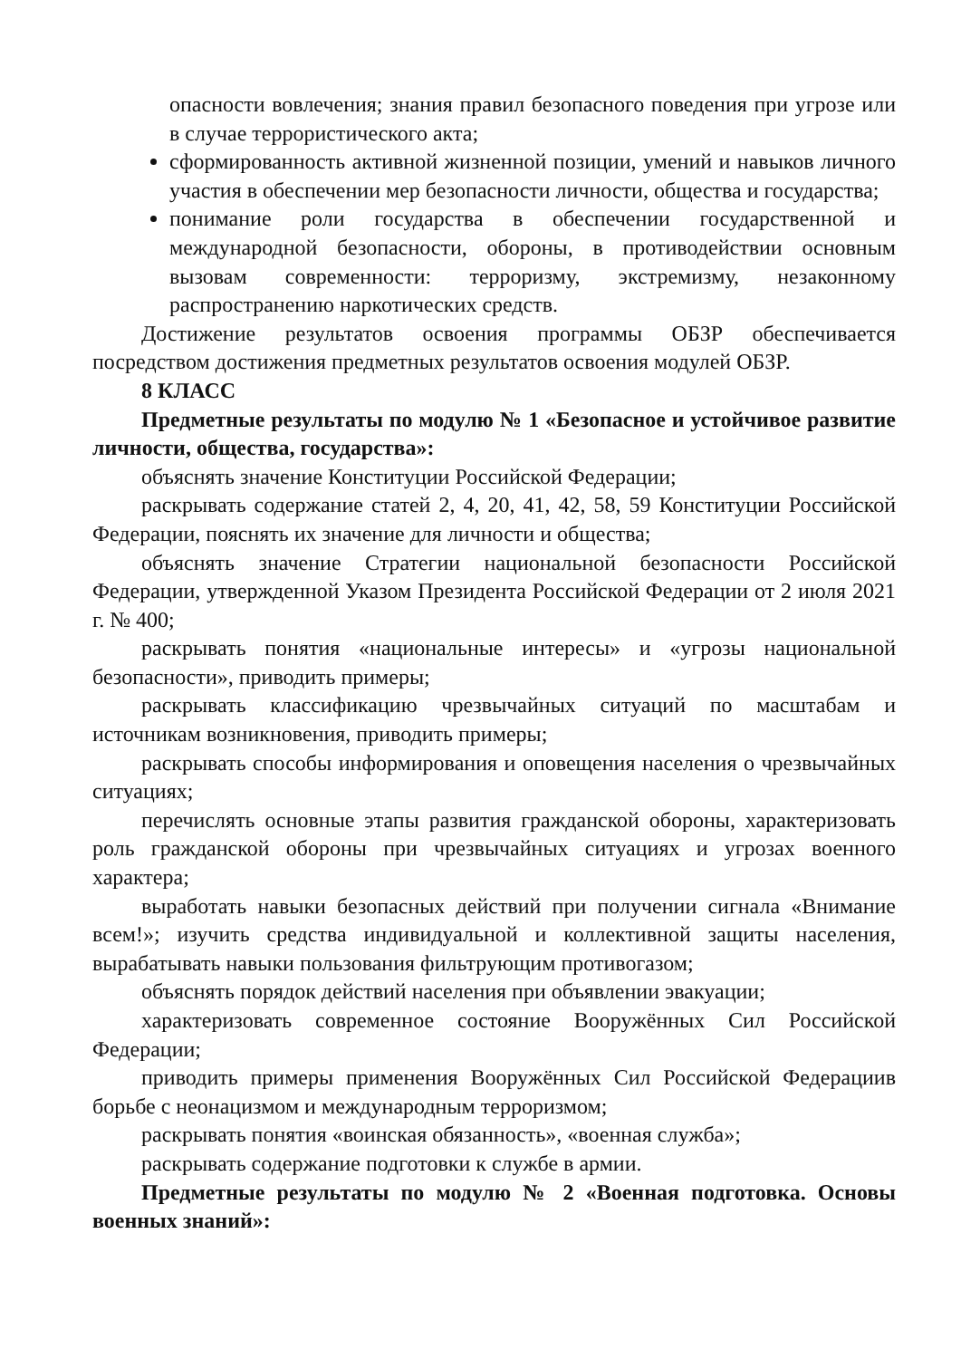опасности вовлечения; знания правил безопасного поведения при угрозе или в случае террористического акта;
сформированность активной жизненной позиции, умений и навыков личного участия в обеспечении мер безопасности личности, общества и государства;
понимание роли государства в обеспечении государственной и международной безопасности, обороны, в противодействии основным вызовам современности: терроризму, экстремизму, незаконному распространению наркотических средств.
Достижение результатов освоения программы ОБЗР обеспечивается посредством достижения предметных результатов освоения модулей ОБЗР.
8 КЛАСС
Предметные результаты по модулю № 1 «Безопасное и устойчивое развитие личности, общества, государства»:
объяснять значение Конституции Российской Федерации;
раскрывать содержание статей 2, 4, 20, 41, 42, 58, 59 Конституции Российской Федерации, пояснять их значение для личности и общества;
объяснять значение Стратегии национальной безопасности Российской Федерации, утвержденной Указом Президента Российской Федерации от 2 июля 2021 г. № 400;
раскрывать понятия «национальные интересы» и «угрозы национальной безопасности», приводить примеры;
раскрывать классификацию чрезвычайных ситуаций по масштабам и источникам возникновения, приводить примеры;
раскрывать способы информирования и оповещения населения о чрезвычайных ситуациях;
перечислять основные этапы развития гражданской обороны, характеризовать роль гражданской обороны при чрезвычайных ситуациях и угрозах военного характера;
выработать навыки безопасных действий при получении сигнала «Внимание всем!»; изучить средства индивидуальной и коллективной защиты населения, вырабатывать навыки пользования фильтрующим противогазом;
объяснять порядок действий населения при объявлении эвакуации;
характеризовать современное состояние Вооружённых Сил Российской Федерации;
приводить примеры применения Вооружённых Сил Российской Федерациив борьбе с неонацизмом и международным терроризмом;
раскрывать понятия «воинская обязанность», «военная служба»;
раскрывать содержание подготовки к службе в армии.
Предметные результаты по модулю № 2 «Военная подготовка. Основы военных знаний»: